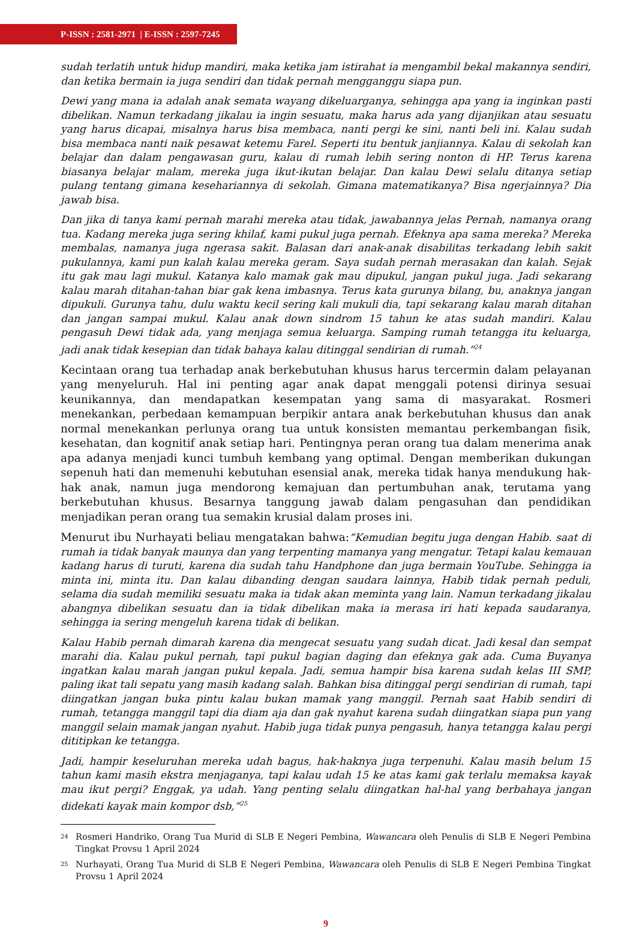P-ISSN : 2581-2971 | E-ISSN : 2597-7245
sudah terlatih untuk hidup mandiri, maka ketika jam istirahat ia mengambil bekal makannya sendiri, dan ketika bermain ia juga sendiri dan tidak pernah mengganggu siapa pun.
Dewi yang mana ia adalah anak semata wayang dikeluarganya, sehingga apa yang ia inginkan pasti dibelikan. Namun terkadang jikalau ia ingin sesuatu, maka harus ada yang dijanjikan atau sesuatu yang harus dicapai, misalnya harus bisa membaca, nanti pergi ke sini, nanti beli ini. Kalau sudah bisa membaca nanti naik pesawat ketemu Farel. Seperti itu bentuk janjiannya. Kalau di sekolah kan belajar dan dalam pengawasan guru, kalau di rumah lebih sering nonton di HP. Terus karena biasanya belajar malam, mereka juga ikut-ikutan belajar. Dan kalau Dewi selalu ditanya setiap pulang tentang gimana kesehariannya di sekolah. Gimana matematikanya? Bisa ngerjainnya? Dia jawab bisa.
Dan jika di tanya kami pernah marahi mereka atau tidak, jawabannya jelas Pernah, namanya orang tua. Kadang mereka juga sering khilaf, kami pukul juga pernah. Efeknya apa sama mereka? Mereka membalas, namanya juga ngerasa sakit. Balasan dari anak-anak disabilitas terkadang lebih sakit pukulannya, kami pun kalah kalau mereka geram. Saya sudah pernah merasakan dan kalah. Sejak itu gak mau lagi mukul. Katanya kalo mamak gak mau dipukul, jangan pukul juga. Jadi sekarang kalau marah ditahan-tahan biar gak kena imbasnya. Terus kata gurunya bilang, bu, anaknya jangan dipukuli. Gurunya tahu, dulu waktu kecil sering kali mukuli dia, tapi sekarang kalau marah ditahan dan jangan sampai mukul. Kalau anak down sindrom 15 tahun ke atas sudah mandiri. Kalau pengasuh Dewi tidak ada, yang menjaga semua keluarga. Samping rumah tetangga itu keluarga, jadi anak tidak kesepian dan tidak bahaya kalau ditinggal sendirian di rumah.”<sup>24</sup>
Kecintaan orang tua terhadap anak berkebutuhan khusus harus tercermin dalam pelayanan yang menyeluruh. Hal ini penting agar anak dapat menggali potensi dirinya sesuai keunikannya, dan mendapatkan kesempatan yang sama di masyarakat. Rosmeri menekankan, perbedaan kemampuan berpikir antara anak berkebutuhan khusus dan anak normal menekankan perlunya orang tua untuk konsisten memantau perkembangan fisik, kesehatan, dan kognitif anak setiap hari. Pentingnya peran orang tua dalam menerima anak apa adanya menjadi kunci tumbuh kembang yang optimal. Dengan memberikan dukungan sepenuh hati dan memenuhi kebutuhan esensial anak, mereka tidak hanya mendukung hak-hak anak, namun juga mendorong kemajuan dan pertumbuhan anak, terutama yang berkebutuhan khusus. Besarnya tanggung jawab dalam pengasuhan dan pendidikan menjadikan peran orang tua semakin krusial dalam proses ini.
Menurut ibu Nurhayati beliau mengatakan bahwa:”Kemudian begitu juga dengan Habib. saat di rumah ia tidak banyak maunya dan yang terpenting mamanya yang mengatur. Tetapi kalau kemauan kadang harus di turuti, karena dia sudah tahu Handphone dan juga bermain YouTube. Sehingga ia minta ini, minta itu. Dan kalau dibanding dengan saudara lainnya, Habib tidak pernah peduli, selama dia sudah memiliki sesuatu maka ia tidak akan meminta yang lain. Namun terkadang jikalau abangnya dibelikan sesuatu dan ia tidak dibelikan maka ia merasa iri hati kepada saudaranya, sehingga ia sering mengeluh karena tidak di belikan.
Kalau Habib pernah dimarah karena dia mengecat sesuatu yang sudah dicat. Jadi kesal dan sempat marahi dia. Kalau pukul pernah, tapi pukul bagian daging dan efeknya gak ada. Cuma Buyanya ingatkan kalau marah jangan pukul kepala. Jadi, semua hampir bisa karena sudah kelas III SMP, paling ikat tali sepatu yang masih kadang salah. Bahkan bisa ditinggal pergi sendirian di rumah, tapi diingatkan jangan buka pintu kalau bukan mamak yang manggil. Pernah saat Habib sendiri di rumah, tetangga manggil tapi dia diam aja dan gak nyahut karena sudah diingatkan siapa pun yang manggil selain mamak jangan nyahut. Habib juga tidak punya pengasuh, hanya tetangga kalau pergi dititipkan ke tetangga.
Jadi, hampir keseluruhan mereka udah bagus, hak-haknya juga terpenuhi. Kalau masih belum 15 tahun kami masih ekstra menjaganya, tapi kalau udah 15 ke atas kami gak terlalu memaksa kayak mau ikut pergi? Enggak, ya udah. Yang penting selalu diingatkan hal-hal yang berbahaya jangan didekati kayak main kompor dsb,”<sup>25</sup>
24 Rosmeri Handriko, Orang Tua Murid di SLB E Negeri Pembina, Wawancara oleh Penulis di SLB E Negeri Pembina Tingkat Provsu 1 April 2024
25 Nurhayati, Orang Tua Murid di SLB E Negeri Pembina, Wawancara oleh Penulis di SLB E Negeri Pembina Tingkat Provsu 1 April 2024
9